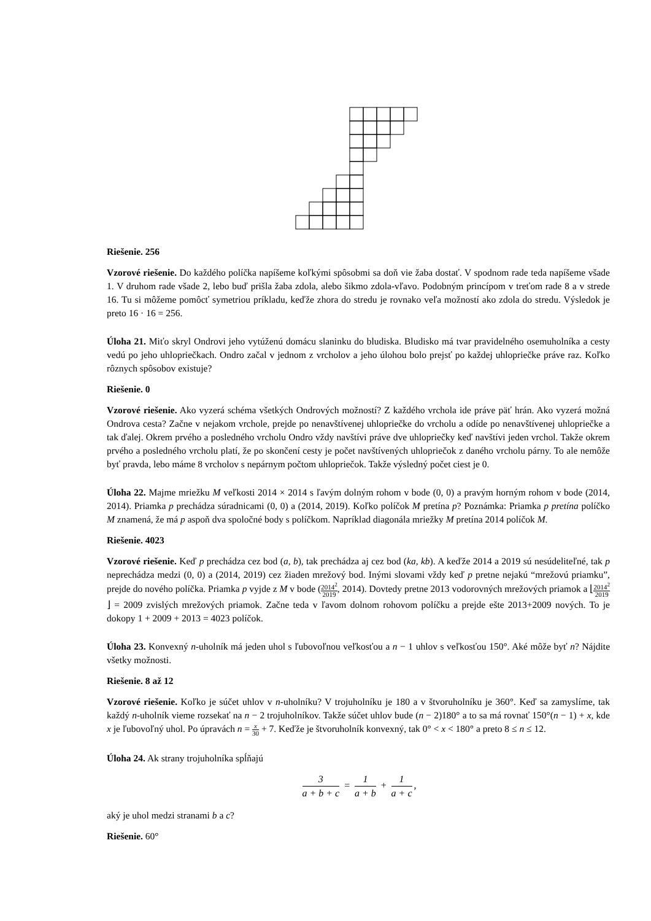Riešenie. 256
Vzorové riešenie. Do každého políčka napíšeme koľkými spôsobmi sa doň vie žaba dostať. V spodnom rade teda napíšeme všade 1. V druhom rade všade 2, lebo buď prišla žaba zdola, alebo šikmo zdola-vľavo. Podobným princípom v treťom rade 8 a v strede 16. Tu si môžeme pomôcť symetriou príkladu, keďže zhora do stredu je rovnako veľa možností ako zdola do stredu. Výsledok je preto 16 · 16 = 256.
Úloha 21. Miťo skryl Ondrovi jeho vytúženú domácu slaninku do bludiska. Bludisko má tvar pravidelného osemuholníka a cesty vedú po jeho uhlopriečkach. Ondro začal v jednom z vrcholov a jeho úlohou bolo prejsť po každej uhlopriečke práve raz. Koľko rôznych spôsobov existuje?
Riešenie. 0
Vzorové riešenie. Ako vyzerá schéma všetkých Ondrových možností? Z každého vrchola ide práve päť hrán. Ako vyzerá možná Ondrova cesta? Začne v nejakom vrchole, prejde po nenavštívenej uhlopriečke do vrcholu a odíde po nenavštívenej uhlopriečke a tak ďalej. Okrem prvého a posledného vrcholu Ondro vždy navštívi práve dve uhlopriečky keď navštívi jeden vrchol. Takže okrem prvého a posledného vrcholu platí, že po skončení cesty je počet navštívených uhlopriečok z daného vrcholu párny. To ale nemôže byť pravda, lebo máme 8 vrcholov s nepárnym počtom uhlopriečok. Takže výsledný počet ciest je 0.
Úloha 22. Majme mriežku M veľkosti 2014 × 2014 s ľavým dolným rohom v bode (0, 0) a pravým horným rohom v bode (2014, 2014). Priamka p prechádza súradnicami (0, 0) a (2014, 2019). Koľko políčok M pretína p? Poznámka: Priamka p pretína políčko M znamená, že má p aspoň dva spoločné body s políčkom. Napríklad diagonála mriežky M pretína 2014 políčok M.
Riešenie. 4023
Vzorové riešenie. Keď p prechádza cez bod (a, b), tak prechádza aj cez bod (ka, kb). A keďže 2014 a 2019 sú nesúdeliteľné, tak p neprechádza medzi (0, 0) a (2014, 2019) cez žiaden mrežový bod. Inými slovami vždy keď p pretne nejakú “mrežovú priamku”, prejde do nového políčka. Priamka p vyjde z M v bode (2014<sup>2</sup> 2019, 2014). Dovtedy pretne 2013 vodorovných mrežových priamok a ⌊2014<sup>2</sup> 2019⌋ = 2009 zvislých mrežových priamok. Začne teda v ľavom dolnom rohovom políčku a prejde ešte 2013+2009 nových. To je dokopy 1 + 2009 + 2013 = 4023 políčok.
Úloha 23. Konvexný n-uholník má jeden uhol s ľubovoľnou veľkosťou a n − 1 uhlov s veľkosťou 150°. Aké môže byť n? Nájdite všetky možnosti.
Riešenie. 8 až 12
Vzorové riešenie. Koľko je súčet uhlov v n-uholníku? V trojuholníku je 180 a v štvoruholníku je 360°. Keď sa zamyslíme, tak každý n-uholník vieme rozsekať na n − 2 trojuholníkov. Takže súčet uhlov bude (n − 2)180° a to sa má rovnať 150°(n − 1) + x, kde x je ľubovoľný uhol. Po úpravách n = x 30 + 7. Keďže je štvoruholník konvexný, tak 0° < x < 180° a preto 8 ≤ n ≤ 12.
Úloha 24. Ak strany trojuholníka spĺňajú
3 a + b + c = 1 a + b + 1 a + c,
aký je uhol medzi stranami b a c?
Riešenie. 60°